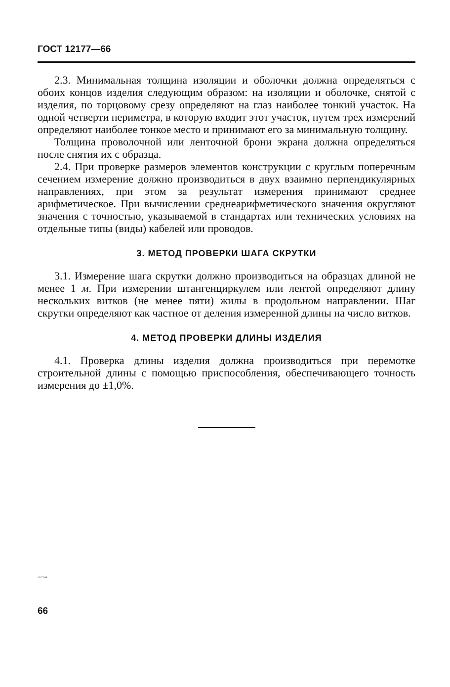ГОСТ 12177—66
2.3. Минимальная толщина изоляции и оболочки должна определяться с обоих концов изделия следующим образом: на изоляции и оболочке, снятой с изделия, по торцовому срезу определяют на глаз наиболее тонкий участок. На одной четверти периметра, в которую входит этот участок, путем трех измерений определяют наиболее тонкое место и принимают его за минимальную толщину.
Толщина проволочной или ленточной брони экрана должна определяться после снятия их с образца.
2.4. При проверке размеров элементов конструкции с круглым поперечным сечением измерение должно производиться в двух взаимно перпендикулярных направлениях, при этом за результат измерения принимают среднее арифметическое. При вычислении среднеарифметического значения округляют значения с точностью, указываемой в стандартах или технических условиях на отдельные типы (виды) кабелей или проводов.
3. МЕТОД ПРОВЕРКИ ШАГА СКРУТКИ
3.1. Измерение шага скрутки должно производиться на образцах длиной не менее 1 м. При измерении штангенциркулем или лентой определяют длину нескольких витков (не менее пяти) жилы в продольном направлении. Шаг скрутки определяют как частное от деления измеренной длины на число витков.
4. МЕТОД ПРОВЕРКИ ДЛИНЫ ИЗДЕЛИЯ
4.1. Проверка длины изделия должна производиться при перемотке строительной длины с помощью приспособления, обеспечивающего точность измерения до ±1,0%.
12177-66
66